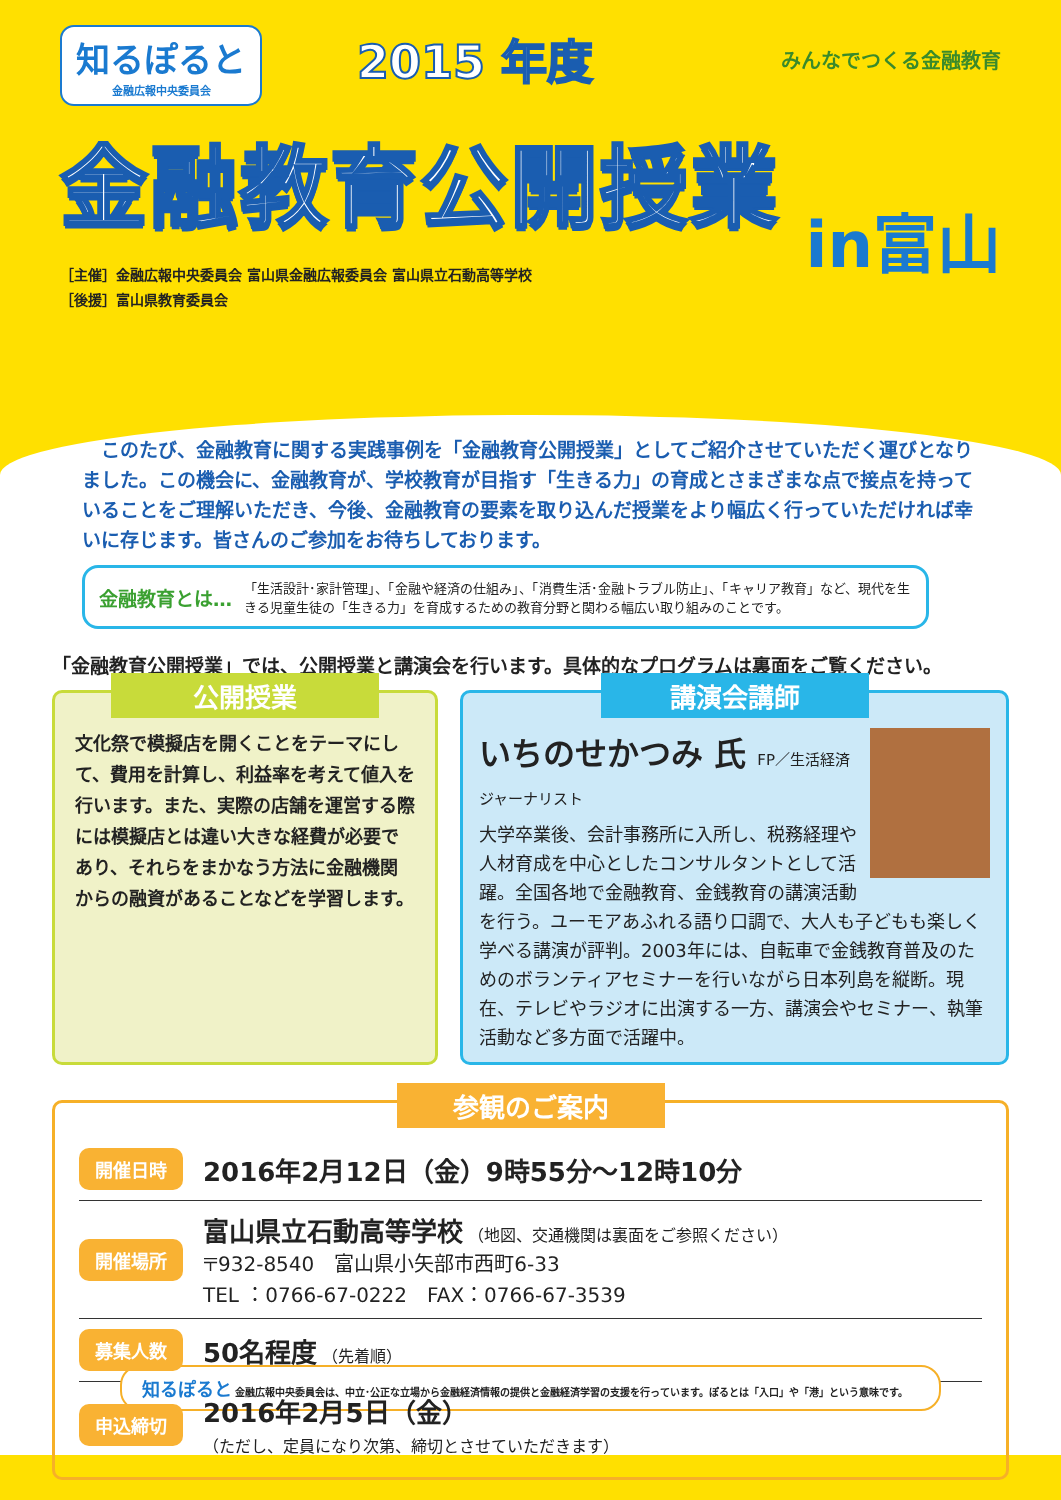知るぽると 金融広報中央委員会
2015 年度
みんなでつくる金融教育
金融教育公開授業
［主催］金融広報中央委員会 富山県金融広報委員会 富山県立石動高等学校
［後援］富山県教育委員会
in富山
　このたび、金融教育に関する実践事例を「金融教育公開授業」としてご紹介させていただく運びとなりました。この機会に、金融教育が、学校教育が目指す「生きる力」の育成とさまざまな点で接点を持っていることをご理解いただき、今後、金融教育の要素を取り込んだ授業をより幅広く行っていただければ幸いに存じます。皆さんのご参加をお待ちしております。
金融教育とは…
「生活設計･家計管理」、「金融や経済の仕組み」、「消費生活･金融トラブル防止」、「キャリア教育」など、現代を生きる児童生徒の「生きる力」を育成するための教育分野と関わる幅広い取り組みのことです。
「金融教育公開授業」では、公開授業と講演会を行います。具体的なプログラムは裏面をご覧ください。
公開授業
文化祭で模擬店を開くことをテーマにして、費用を計算し、利益率を考えて値入を行います。また、実際の店舗を運営する際には模擬店とは違い大きな経費が必要であり、それらをまかなう方法に金融機関からの融資があることなどを学習します。
講演会講師
いちのせかつみ 氏 FP／生活経済ジャーナリスト
大学卒業後、会計事務所に入所し、税務経理や人材育成を中心としたコンサルタントとして活躍。全国各地で金融教育、金銭教育の講演活動を行う。ユーモアあふれる語り口調で、大人も子どもも楽しく学べる講演が評判。2003年には、自転車で金銭教育普及のためのボランティアセミナーを行いながら日本列島を縦断。現在、テレビやラジオに出演する一方、講演会やセミナー、執筆活動など多方面で活躍中。
参観のご案内
開催日時 2016年2月12日（金）9時55分～12時10分
開催場所
富山県立石動高等学校 （地図、交通機関は裏面をご参照ください）
〒932-8540　富山県小矢部市西町6-33
TEL ：0766-67-0222　FAX：0766-67-3539
募集人数 50名程度 （先着順）
申込締切
2016年2月5日（金）
（ただし、定員になり次第、締切とさせていただきます）
知るぽると 金融広報中央委員会は、中立･公正な立場から金融経済情報の提供と金融経済学習の支援を行っています。ぽるとは「入口」や「港」という意味です。